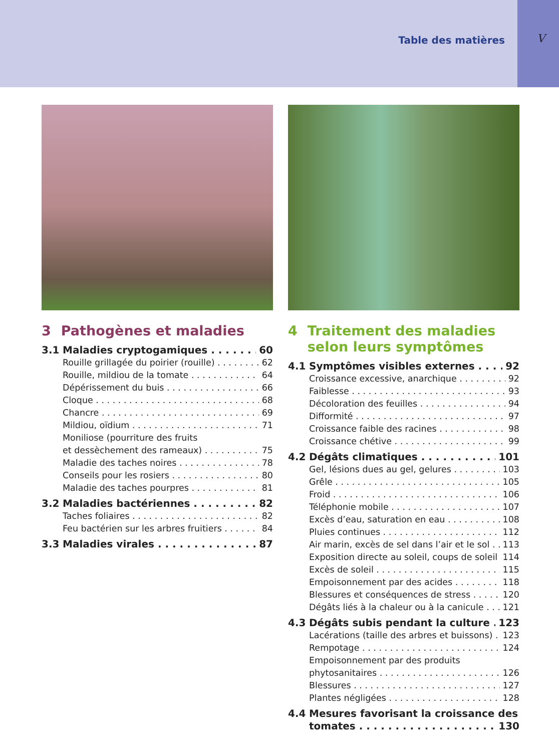Table des matières V
3 Pathogènes et maladies
3.1 Maladies cryptogamiques 60
Rouille grillagée du poirier (rouille) 62
Rouille, mildiou de la tomate 64
Dépérissement du buis 66
Cloque 68
Chancre 69
Mildiou, oïdium 71
Moniliose (pourriture des fruits
et dessèchement des rameaux) 75
Maladie des taches noires 78
Conseils pour les rosiers 80
Maladie des taches pourpres 81
3.2 Maladies bactériennes 82
Taches foliaires 82
Feu bactérien sur les arbres fruitiers 84
3.3 Maladies virales 87
4 Traitement des maladies selon leurs symptômes
4.1 Symptômes visibles externes 92
Croissance excessive, anarchique 92
Faiblesse 93
Décoloration des feuilles 94
Difformité 97
Croissance faible des racines 98
Croissance chétive 99
4.2 Dégâts climatiques 101
Gel, lésions dues au gel, gelures 103
Grêle 105
Froid 106
Téléphonie mobile 107
Excès d’eau, saturation en eau 108
Pluies continues 112
Air marin, excès de sel dans l’air et le sol 113
Exposition directe au soleil, coups de soleil 114
Excès de soleil 115
Empoisonnement par des acides 118
Blessures et conséquences de stress 120
Dégâts liés à la chaleur ou à la canicule 121
4.3 Dégâts subis pendant la culture 123
Lacérations (taille des arbres et buissons) 123
Rempotage 124
Empoisonnement par des produits
phytosanitaires 126
Blessures 127
Plantes négligées 128
4.4 Mesures favorisant la croissance des
tomates 130